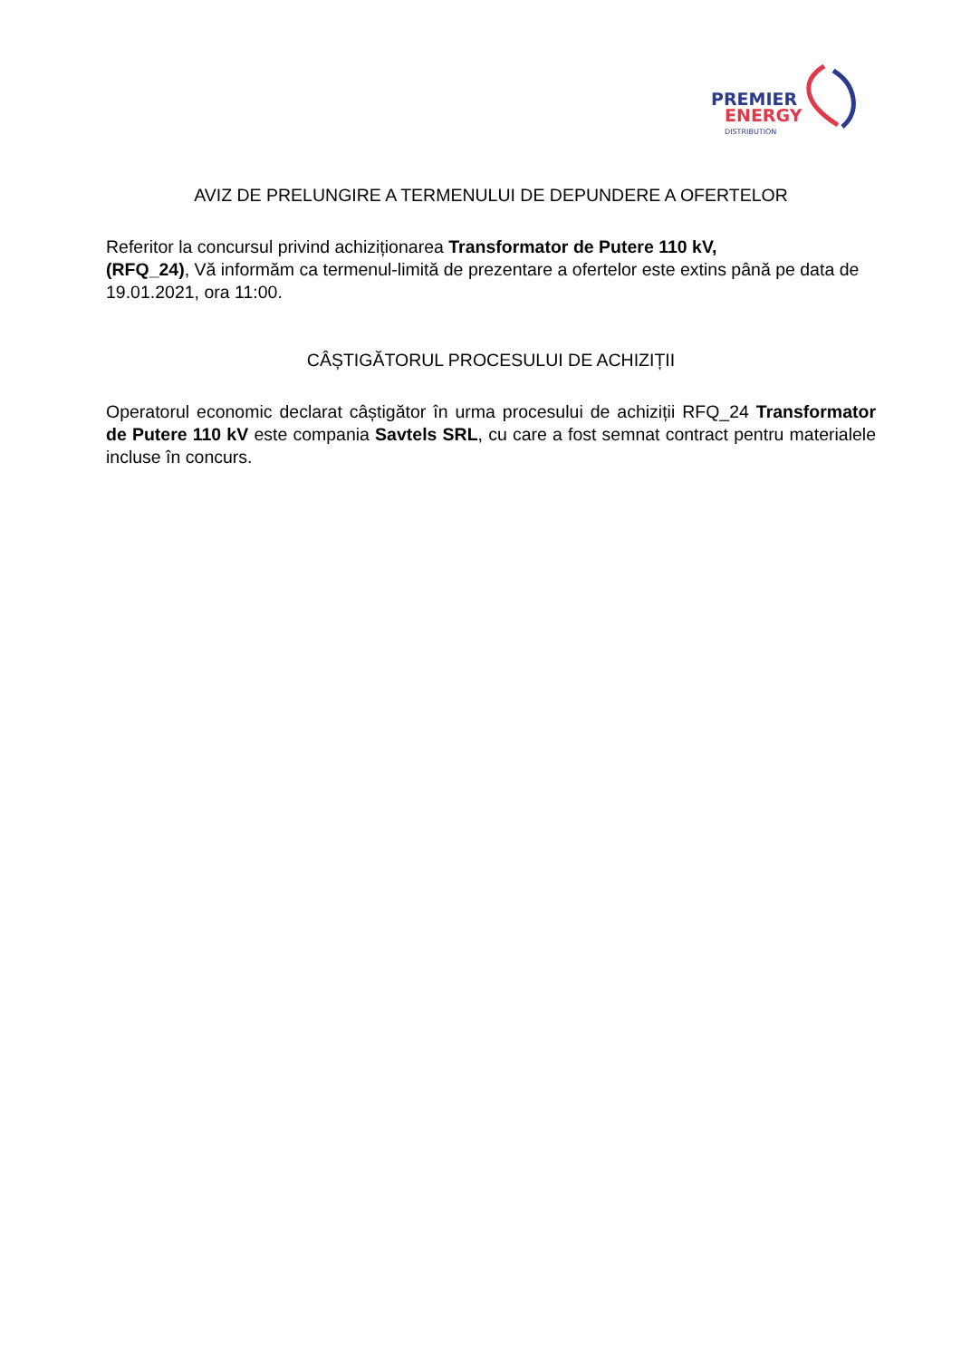PREMIER
ENERGY
DISTRIBUTION
AVIZ DE PRELUNGIRE A TERMENULUI DE DEPUNDERE A OFERTELOR
Referitor la concursul privind achiziționarea Transformator de Putere 110 kV,
(RFQ_24), Vă informăm ca termenul-limită de prezentare a ofertelor este extins până pe data de 19.01.2021, ora 11:00.
CÂȘTIGĂTORUL PROCESULUI DE ACHIZIȚII
Operatorul economic declarat câștigător în urma procesului de achiziții RFQ_24 Transformator de Putere 110 kV este compania Savtels SRL, cu care a fost semnat contract pentru materialele incluse în concurs.